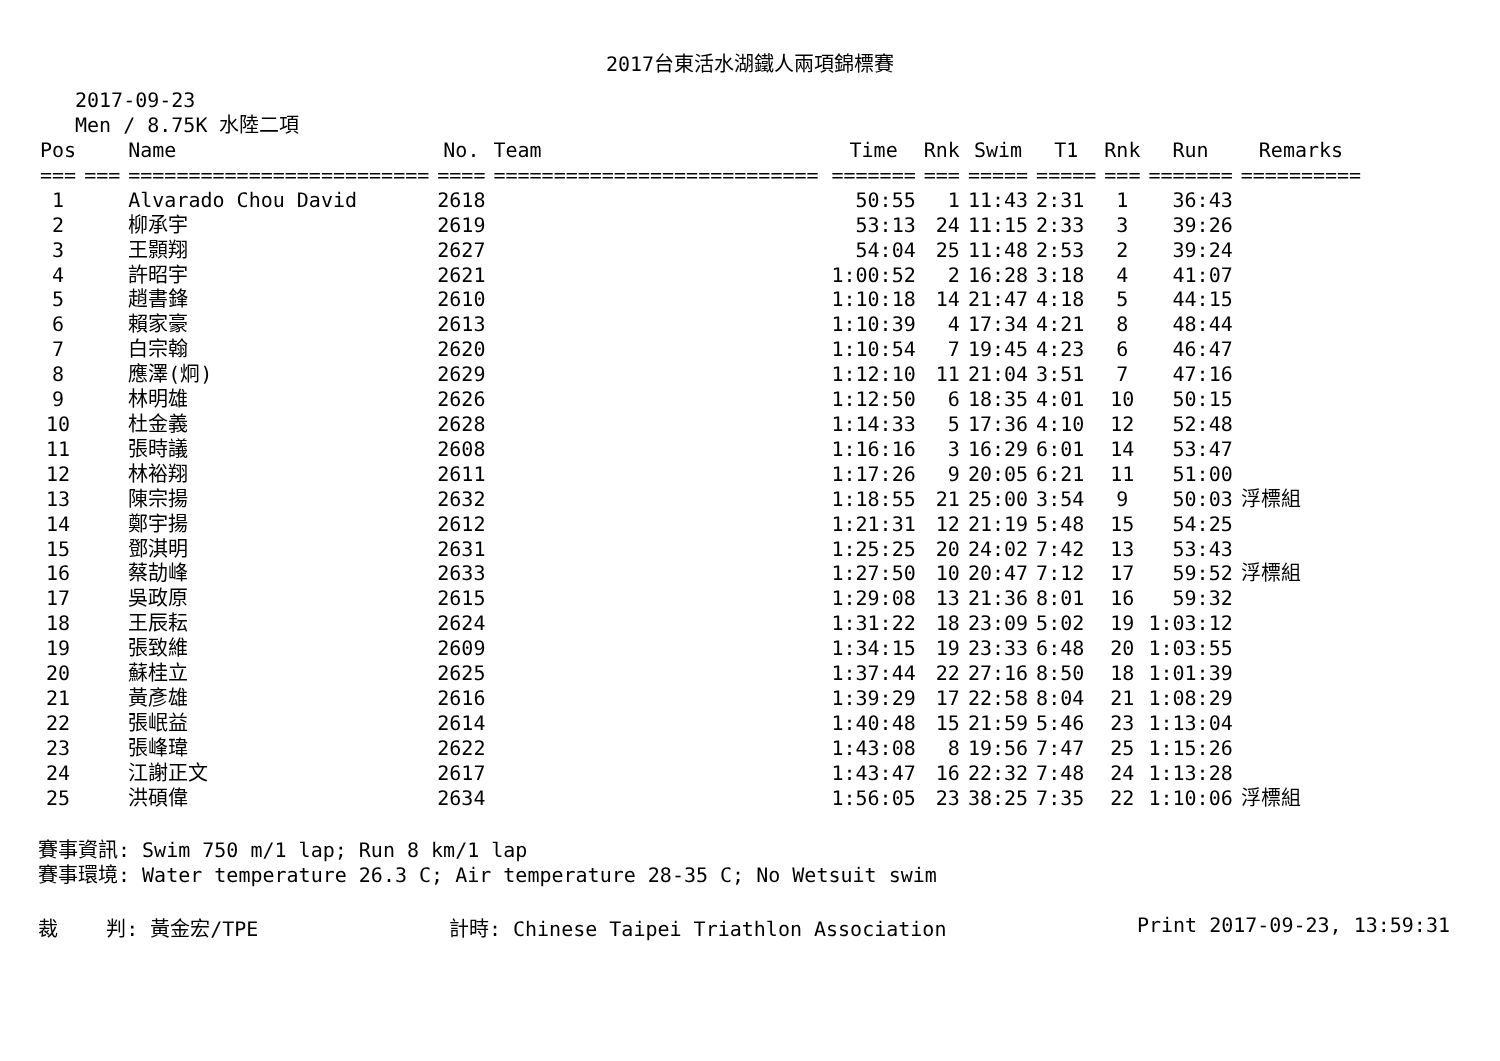2017台東活水湖鐵人兩項錦標賽
2017-09-23
Men / 8.75K 水陸二項
| Pos | | Name | No. | Team | Time | Rnk | Swim | T1 | Rnk | Run | Remarks |
| --- | --- | --- | --- | --- | --- | --- | --- | --- | --- | --- | --- |
| === | === | ========================= | ==== | =========================== | ======= | === | ===== | ===== | === | ======= | ========== |
| 1 | | Alvarado Chou David | 2618 | | 50:55 | 1 | 11:43 | 2:31 | 1 | 36:43 | |
| 2 | | 柳承宇 | 2619 | | 53:13 | 24 | 11:15 | 2:33 | 3 | 39:26 | |
| 3 | | 王顥翔 | 2627 | | 54:04 | 25 | 11:48 | 2:53 | 2 | 39:24 | |
| 4 | | 許昭宇 | 2621 | | 1:00:52 | 2 | 16:28 | 3:18 | 4 | 41:07 | |
| 5 | | 趙書鋒 | 2610 | | 1:10:18 | 14 | 21:47 | 4:18 | 5 | 44:15 | |
| 6 | | 賴家豪 | 2613 | | 1:10:39 | 4 | 17:34 | 4:21 | 8 | 48:44 | |
| 7 | | 白宗翰 | 2620 | | 1:10:54 | 7 | 19:45 | 4:23 | 6 | 46:47 | |
| 8 | | 應澤(炯) | 2629 | | 1:12:10 | 11 | 21:04 | 3:51 | 7 | 47:16 | |
| 9 | | 林明雄 | 2626 | | 1:12:50 | 6 | 18:35 | 4:01 | 10 | 50:15 | |
| 10 | | 杜金義 | 2628 | | 1:14:33 | 5 | 17:36 | 4:10 | 12 | 52:48 | |
| 11 | | 張時議 | 2608 | | 1:16:16 | 3 | 16:29 | 6:01 | 14 | 53:47 | |
| 12 | | 林裕翔 | 2611 | | 1:17:26 | 9 | 20:05 | 6:21 | 11 | 51:00 | |
| 13 | | 陳宗揚 | 2632 | | 1:18:55 | 21 | 25:00 | 3:54 | 9 | 50:03 | 浮標組 |
| 14 | | 鄭宇揚 | 2612 | | 1:21:31 | 12 | 21:19 | 5:48 | 15 | 54:25 | |
| 15 | | 鄧淇明 | 2631 | | 1:25:25 | 20 | 24:02 | 7:42 | 13 | 53:43 | |
| 16 | | 蔡劼峰 | 2633 | | 1:27:50 | 10 | 20:47 | 7:12 | 17 | 59:52 | 浮標組 |
| 17 | | 吳政原 | 2615 | | 1:29:08 | 13 | 21:36 | 8:01 | 16 | 59:32 | |
| 18 | | 王辰耘 | 2624 | | 1:31:22 | 18 | 23:09 | 5:02 | 19 | 1:03:12 | |
| 19 | | 張致維 | 2609 | | 1:34:15 | 19 | 23:33 | 6:48 | 20 | 1:03:55 | |
| 20 | | 蘇桂立 | 2625 | | 1:37:44 | 22 | 27:16 | 8:50 | 18 | 1:01:39 | |
| 21 | | 黃彥雄 | 2616 | | 1:39:29 | 17 | 22:58 | 8:04 | 21 | 1:08:29 | |
| 22 | | 張岷益 | 2614 | | 1:40:48 | 15 | 21:59 | 5:46 | 23 | 1:13:04 | |
| 23 | | 張峰瑋 | 2622 | | 1:43:08 | 8 | 19:56 | 7:47 | 25 | 1:15:26 | |
| 24 | | 江謝正文 | 2617 | | 1:43:47 | 16 | 22:32 | 7:48 | 24 | 1:13:28 | |
| 25 | | 洪碩偉 | 2634 | | 1:56:05 | 23 | 38:25 | 7:35 | 22 | 1:10:06 | 浮標組 |
賽事資訊: Swim 750 m/1 lap; Run 8 km/1 lap
賽事環境: Water temperature 26.3 C; Air temperature 28-35 C; No Wetsuit swim
裁 判: 黃金宏/TPE 計時: Chinese Taipei Triathlon Association Print 2017-09-23, 13:59:31